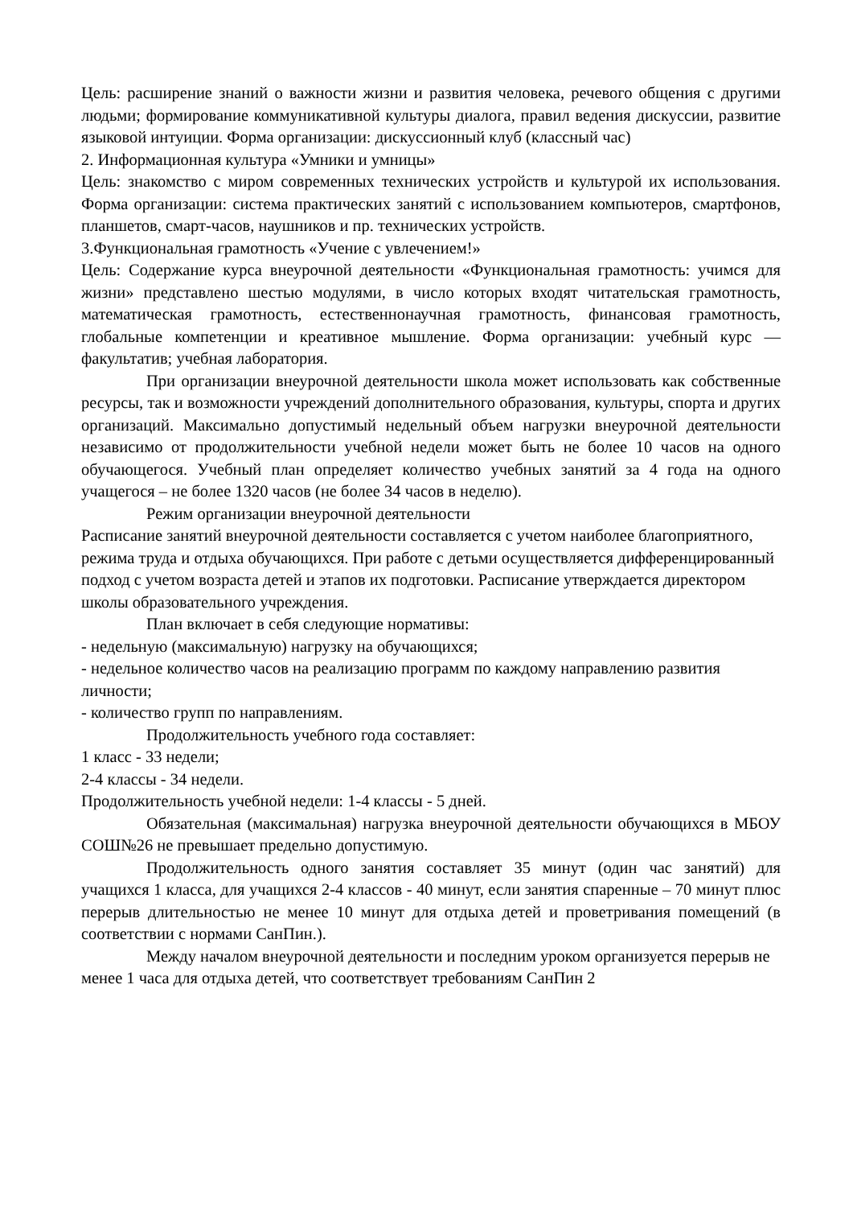Цель: расширение знаний о важности жизни и развития человека, речевого общения с другими людьми; формирование коммуникативной культуры диалога, правил ведения дискуссии, развитие языковой интуиции. Форма организации: дискуссионный клуб (классный час)
2. Информационная культура «Умники и умницы»
Цель: знакомство с миром современных технических устройств и культурой их использования. Форма организации: система практических занятий с использованием компьютеров, смартфонов, планшетов, смарт-часов, наушников и пр. технических устройств.
3.Функциональная грамотность «Учение с увлечением!»
Цель: Содержание курса внеурочной деятельности «Функциональная грамотность: учимся для жизни» представлено шестью модулями, в число которых входят читательская грамотность, математическая грамотность, естественнонаучная грамотность, финансовая грамотность, глобальные компетенции и креативное мышление. Форма организации: учебный курс — факультатив; учебная лаборатория.
При организации внеурочной деятельности школа может использовать как собственные ресурсы, так и возможности учреждений дополнительного образования, культуры, спорта и других организаций. Максимально допустимый недельный объем нагрузки внеурочной деятельности независимо от продолжительности учебной недели может быть не более 10 часов на одного обучающегося. Учебный план определяет количество учебных занятий за 4 года на одного учащегося – не более 1320 часов (не более 34 часов в неделю).
Режим организации внеурочной деятельности
Расписание занятий внеурочной деятельности составляется с учетом наиболее благоприятного, режима труда и отдыха обучающихся. При работе с детьми осуществляется дифференцированный подход с учетом возраста детей и этапов их подготовки. Расписание утверждается директором школы образовательного учреждения.
План включает в себя следующие нормативы:
- недельную (максимальную) нагрузку на обучающихся;
- недельное количество часов на реализацию программ по каждому направлению развития личности;
- количество групп по направлениям.
Продолжительность учебного года составляет:
1 класс - 33 недели;
2-4 классы - 34 недели.
Продолжительность учебной недели: 1-4 классы - 5 дней.
Обязательная (максимальная) нагрузка внеурочной деятельности обучающихся в МБОУ СОШ№26 не превышает предельно допустимую.
Продолжительность одного занятия составляет 35 минут (один час занятий) для учащихся 1 класса, для учащихся 2-4 классов - 40 минут, если занятия спаренные – 70 минут плюс перерыв длительностью не менее 10 минут для отдыха детей и проветривания помещений (в соответствии с нормами СанПин.).
Между началом внеурочной деятельности и последним уроком организуется перерыв не менее 1 часа для отдыха детей, что соответствует требованиям СанПин 2